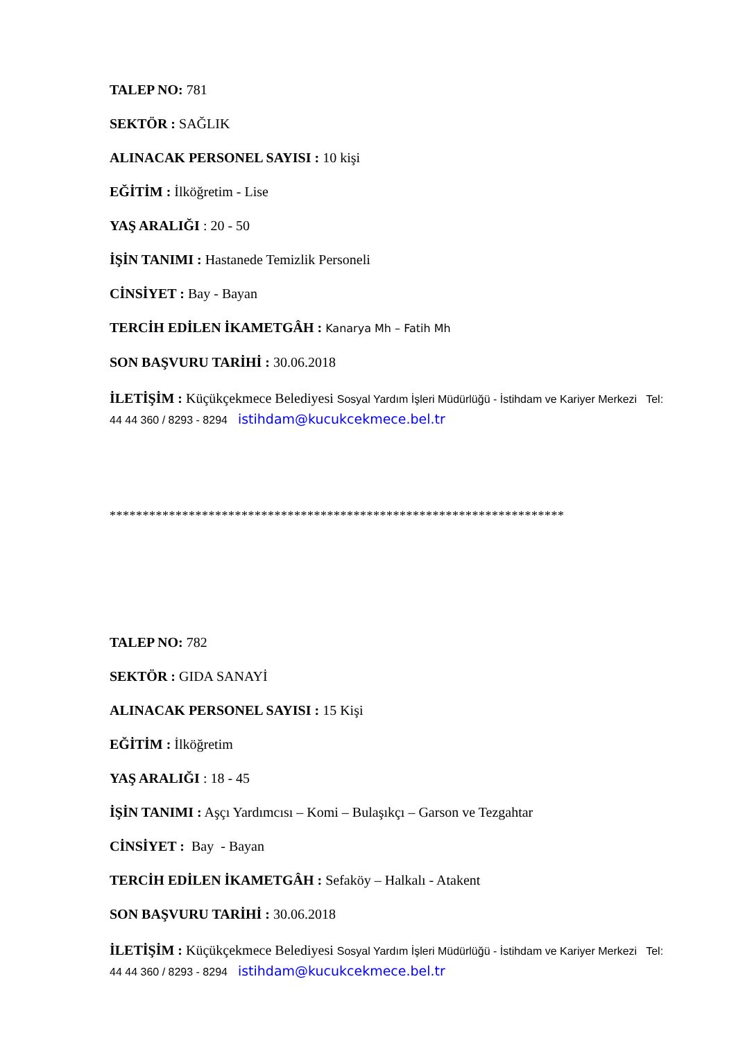TALEP NO: 781
SEKTÖR : SAĞLIK
ALINACAK PERSONEL SAYISI : 10 kişi
EĞİTİM : İlköğretim - Lise
YAŞ ARALIĞI : 20 - 50
İŞİN TANIMI : Hastanede Temizlik Personeli
CİNSİYET : Bay - Bayan
TERCİH EDİLEN İKAMETGÂH : Kanarya Mh – Fatih Mh
SON BAŞVURU TARİHİ : 30.06.2018
İLETİŞİM : Küçükçekmece Belediyesi Sosyal Yardım İşleri Müdürlüğü - İstihdam ve Kariyer Merkezi Tel: 44 44 360 / 8293 - 8294 istihdam@kucukcekmece.bel.tr
*********************************************************************
TALEP NO: 782
SEKTÖR : GIDA SANAYİ
ALINACAK PERSONEL SAYISI : 15 Kişi
EĞİTİM : İlköğretim
YAŞ ARALIĞI : 18 - 45
İŞİN TANIMI : Aşçı Yardımcısı – Komi – Bulaşıkçı – Garson ve Tezgahtar
CİNSİYET : Bay - Bayan
TERCİH EDİLEN İKAMETGÂH : Sefaköy – Halkalı - Atakent
SON BAŞVURU TARİHİ : 30.06.2018
İLETİŞİM : Küçükçekmece Belediyesi Sosyal Yardım İşleri Müdürlüğü - İstihdam ve Kariyer Merkezi Tel: 44 44 360 / 8293 - 8294 istihdam@kucukcekmece.bel.tr